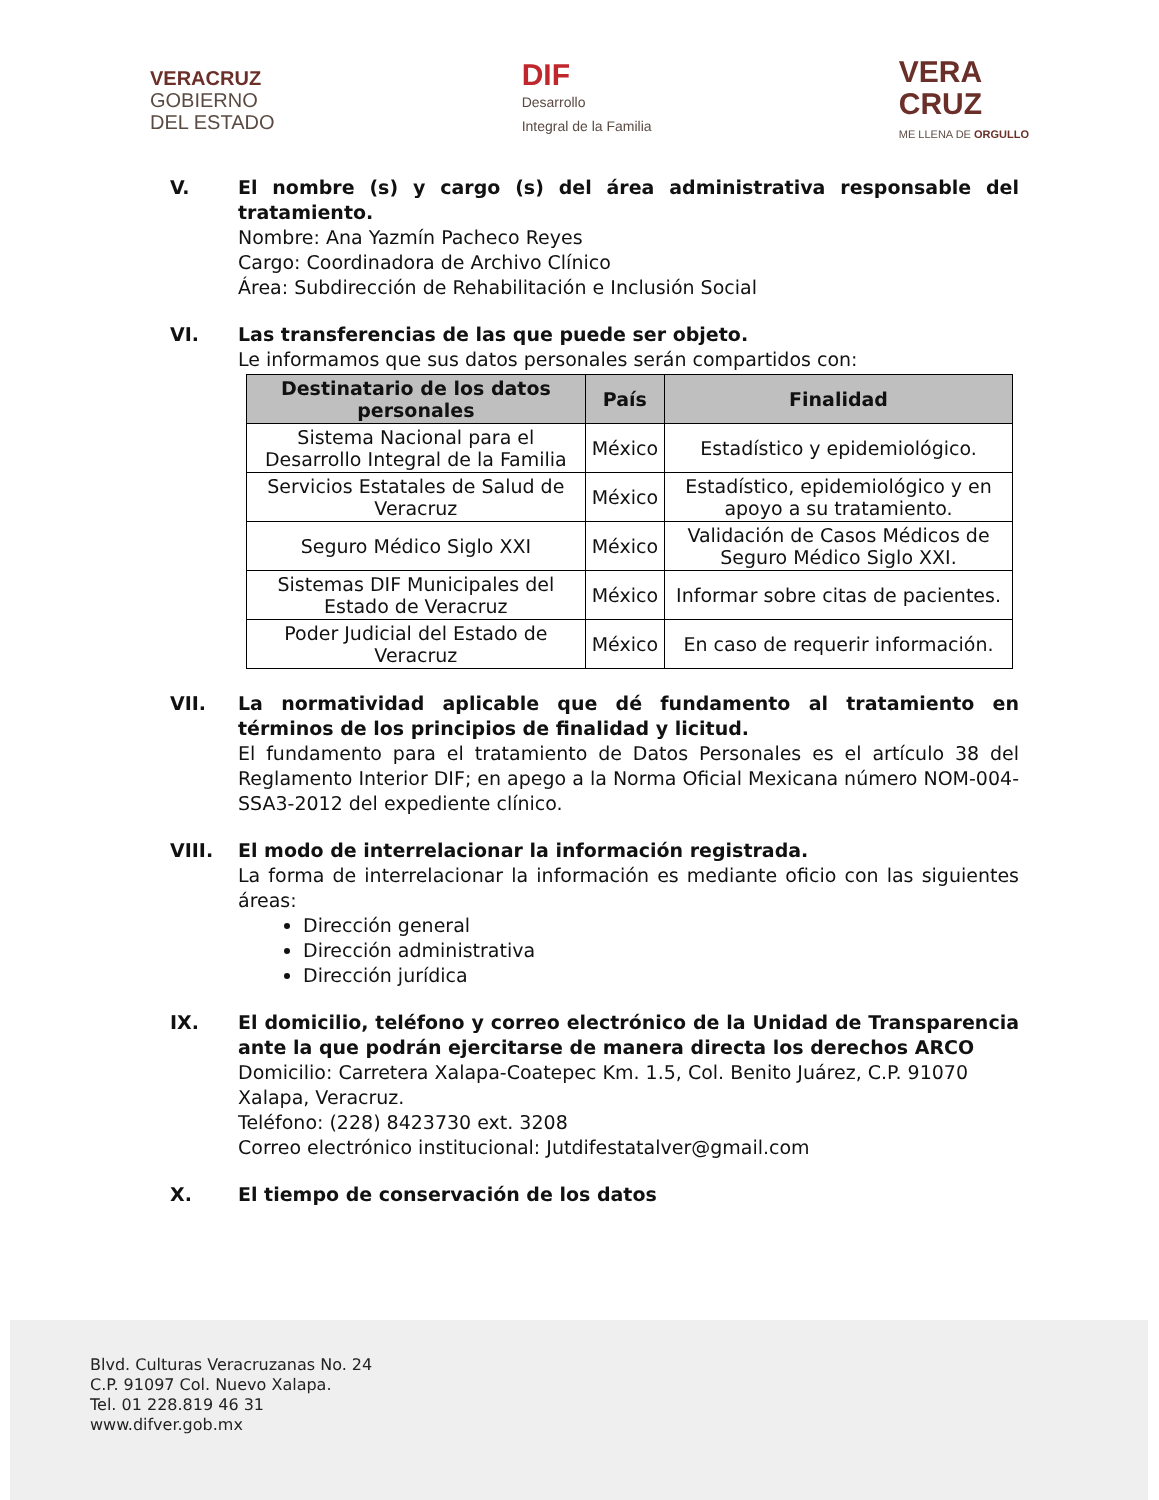VERACRUZ
GOBIERNO
DEL ESTADO
DIF
Desarrollo
Integral de la Familia
VERA
CRUZ
ME LLENA DE ORGULLO
V. El nombre (s) y cargo (s) del área administrativa responsable del tratamiento.
Nombre: Ana Yazmín Pacheco Reyes
Cargo: Coordinadora de Archivo Clínico
Área: Subdirección de Rehabilitación e Inclusión Social
VI. Las transferencias de las que puede ser objeto.
Le informamos que sus datos personales serán compartidos con:
| Destinatario de los datos personales | País | Finalidad |
| --- | --- | --- |
| Sistema Nacional para el Desarrollo Integral de la Familia | México | Estadístico y epidemiológico. |
| Servicios Estatales de Salud de Veracruz | México | Estadístico, epidemiológico y en apoyo a su tratamiento. |
| Seguro Médico Siglo XXI | México | Validación de Casos Médicos de Seguro Médico Siglo XXI. |
| Sistemas DIF Municipales del Estado de Veracruz | México | Informar sobre citas de pacientes. |
| Poder Judicial del Estado de Veracruz | México | En caso de requerir información. |
VII. La normatividad aplicable que dé fundamento al tratamiento en términos de los principios de finalidad y licitud.
El fundamento para el tratamiento de Datos Personales es el artículo 38 del Reglamento Interior DIF; en apego a la Norma Oficial Mexicana número NOM-004-SSA3-2012 del expediente clínico.
VIII. El modo de interrelacionar la información registrada.
La forma de interrelacionar la información es mediante oficio con las siguientes áreas:
Dirección general
Dirección administrativa
Dirección jurídica
IX. El domicilio, teléfono y correo electrónico de la Unidad de Transparencia ante la que podrán ejercitarse de manera directa los derechos ARCO
Domicilio: Carretera Xalapa-Coatepec Km. 1.5, Col. Benito Juárez, C.P. 91070 Xalapa, Veracruz.
Teléfono: (228) 8423730 ext. 3208
Correo electrónico institucional: Jutdifestatalver@gmail.com
X. El tiempo de conservación de los datos
Blvd. Culturas Veracruzanas No. 24
C.P. 91097 Col. Nuevo Xalapa.
Tel. 01 228.819 46 31
www.difver.gob.mx